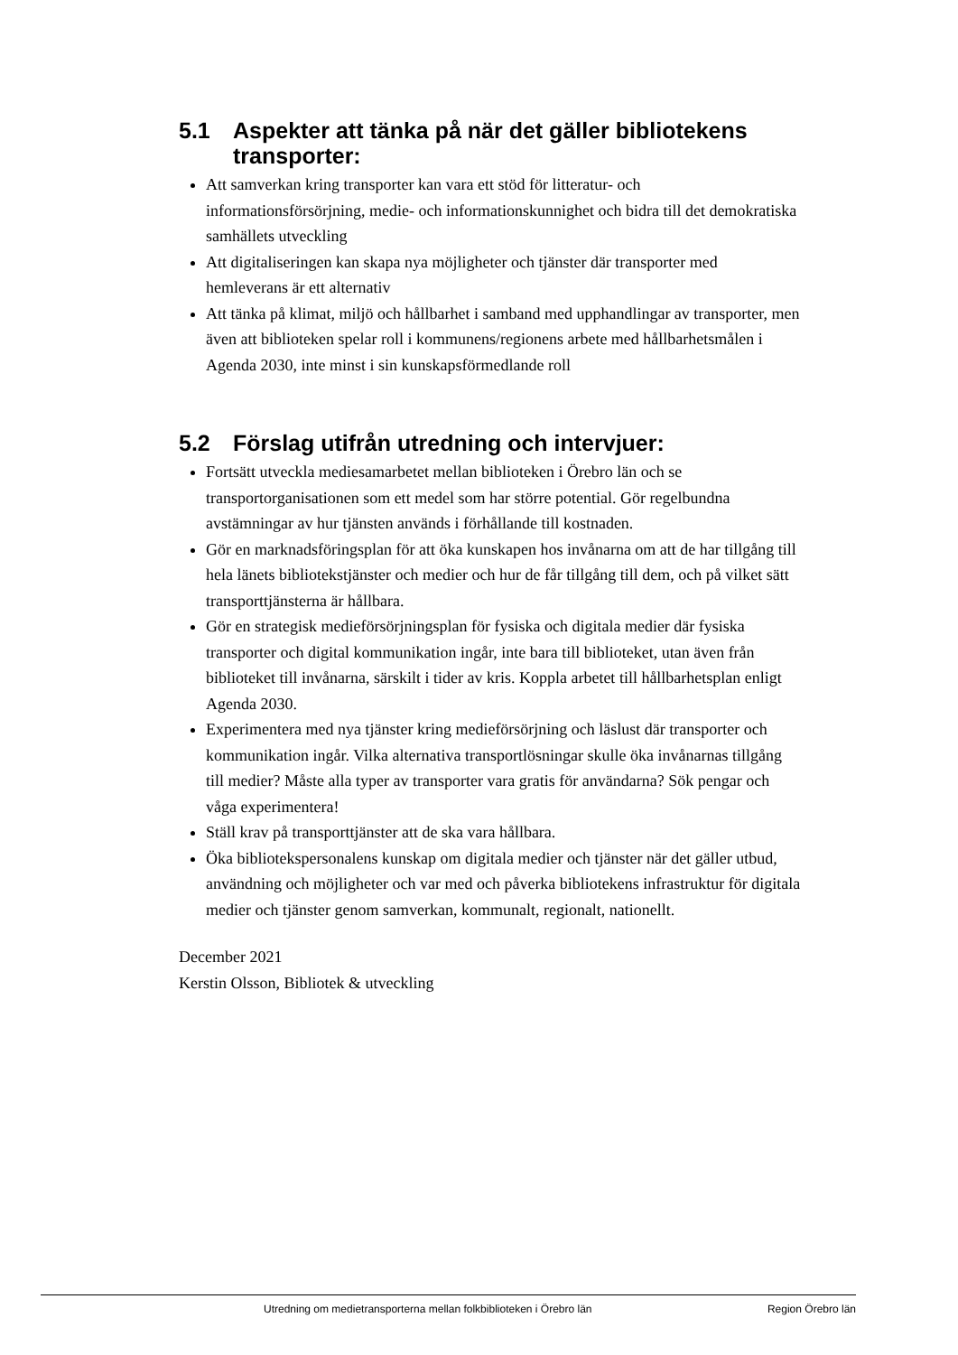5.1 Aspekter att tänka på när det gäller bibliotekens transporter:
Att samverkan kring transporter kan vara ett stöd för litteratur- och informationsförsörjning, medie- och informationskunnighet och bidra till det demokratiska samhällets utveckling
Att digitaliseringen kan skapa nya möjligheter och tjänster där transporter med hemleverans är ett alternativ
Att tänka på klimat, miljö och hållbarhet i samband med upphandlingar av transporter, men även att biblioteken spelar roll i kommunens/regionens arbete med hållbarhetsmålen i Agenda 2030, inte minst i sin kunskapsförmedlande roll
5.2 Förslag utifrån utredning och intervjuer:
Fortsätt utveckla mediesamarbetet mellan biblioteken i Örebro län och se transportorganisationen som ett medel som har större potential. Gör regelbundna avstämningar av hur tjänsten används i förhållande till kostnaden.
Gör en marknadsföringsplan för att öka kunskapen hos invånarna om att de har tillgång till hela länets bibliotekstjänster och medier och hur de får tillgång till dem, och på vilket sätt transporttjänsterna är hållbara.
Gör en strategisk medieförsörjningsplan för fysiska och digitala medier där fysiska transporter och digital kommunikation ingår, inte bara till biblioteket, utan även från biblioteket till invånarna, särskilt i tider av kris. Koppla arbetet till hållbarhetsplan enligt Agenda 2030.
Experimentera med nya tjänster kring medieförsörjning och läslust där transporter och kommunikation ingår. Vilka alternativa transportlösningar skulle öka invånarnas tillgång till medier? Måste alla typer av transporter vara gratis för användarna? Sök pengar och våga experimentera!
Ställ krav på transporttjänster att de ska vara hållbara.
Öka bibliotekspersonalens kunskap om digitala medier och tjänster när det gäller utbud, användning och möjligheter och var med och påverka bibliotekens infrastruktur för digitala medier och tjänster genom samverkan, kommunalt, regionalt, nationellt.
December 2021
Kerstin Olsson, Bibliotek & utveckling
Utredning om medietransporterna mellan folkbiblioteken i Örebro län Region Örebro län